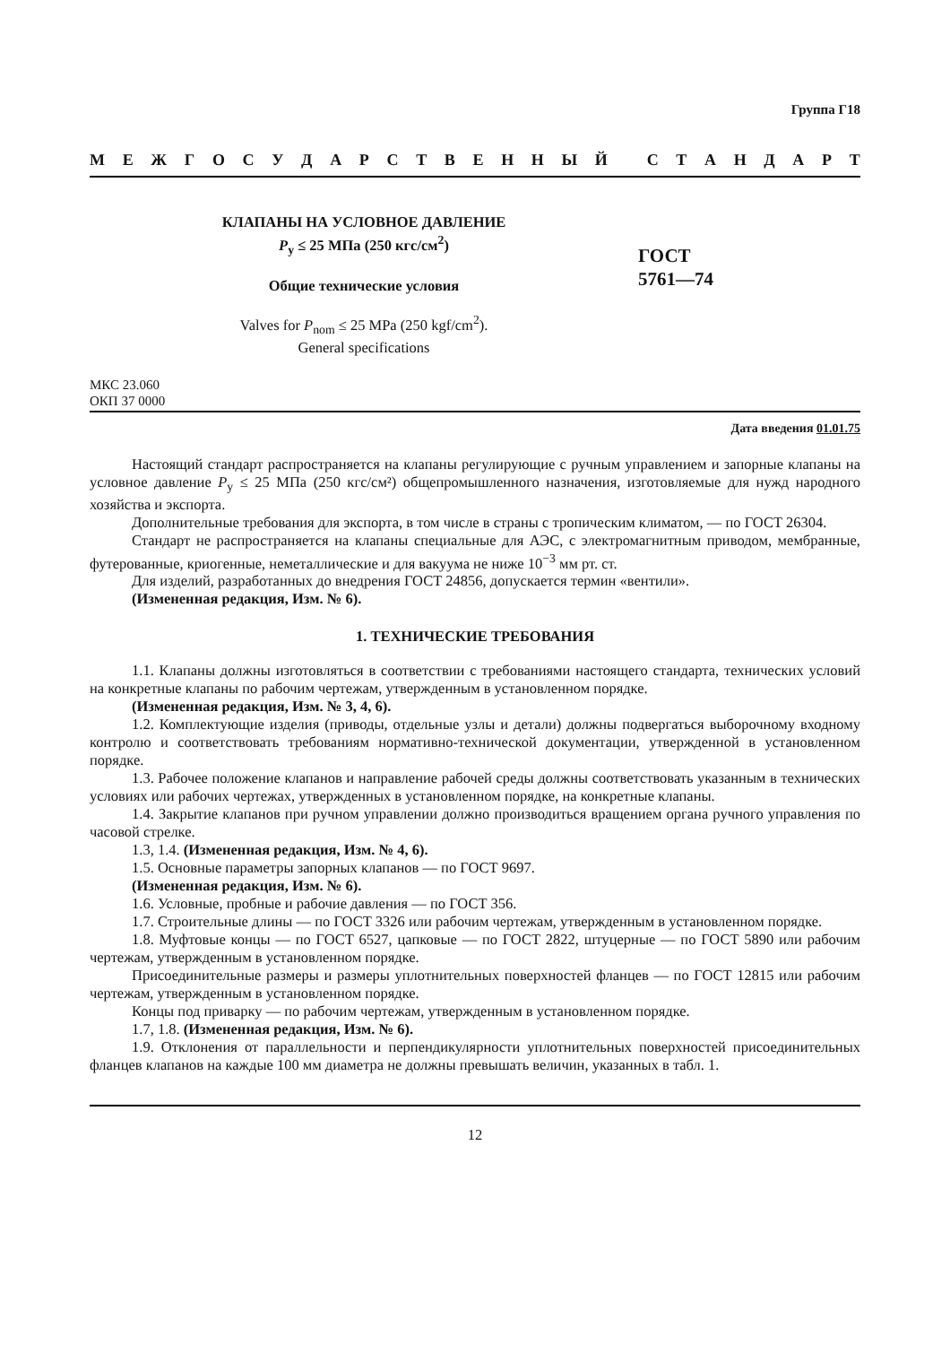Группа Г18
МЕЖГОСУДАРСТВЕННЫЙ СТАНДАРТ
КЛАПАНЫ НА УСЛОВНОЕ ДАВЛЕНИЕ
P<sub>у</sub> ≤ 25 МПа (250 кгс/см<sup>2</sup>)
Общие технические условия
Valves for P<sub>nom</sub> ≤ 25 MPa (250 kgf/cm<sup>2</sup>).
General specifications
ГОСТ
5761—74
МКС 23.060
ОКП 37 0000
Дата введения 01.01.75
Настоящий стандарт распространяется на клапаны регулирующие с ручным управлением и запорные клапаны на условное давление P<sub>у</sub> ≤ 25 МПа (250 кгс/см²) общепромышленного назначения, изготовляемые для нужд народного хозяйства и экспорта.
Дополнительные требования для экспорта, в том числе в страны с тропическим климатом, — по ГОСТ 26304.
Стандарт не распространяется на клапаны специальные для АЭС, с электромагнитным приводом, мембранные, футерованные, криогенные, неметаллические и для вакуума не ниже 10<sup>−3</sup> мм рт. ст.
Для изделий, разработанных до внедрения ГОСТ 24856, допускается термин «вентили».
(Измененная редакция, Изм. № 6).
1. ТЕХНИЧЕСКИЕ ТРЕБОВАНИЯ
1.1. Клапаны должны изготовляться в соответствии с требованиями настоящего стандарта, технических условий на конкретные клапаны по рабочим чертежам, утвержденным в установленном порядке.
(Измененная редакция, Изм. № 3, 4, 6).
1.2. Комплектующие изделия (приводы, отдельные узлы и детали) должны подвергаться выборочному входному контролю и соответствовать требованиям нормативно-технической документации, утвержденной в установленном порядке.
1.3. Рабочее положение клапанов и направление рабочей среды должны соответствовать указанным в технических условиях или рабочих чертежах, утвержденных в установленном порядке, на конкретные клапаны.
1.4. Закрытие клапанов при ручном управлении должно производиться вращением органа ручного управления по часовой стрелке.
1.3, 1.4. (Измененная редакция, Изм. № 4, 6).
1.5. Основные параметры запорных клапанов — по ГОСТ 9697.
(Измененная редакция, Изм. № 6).
1.6. Условные, пробные и рабочие давления — по ГОСТ 356.
1.7. Строительные длины — по ГОСТ 3326 или рабочим чертежам, утвержденным в установленном порядке.
1.8. Муфтовые концы — по ГОСТ 6527, цапковые — по ГОСТ 2822, штуцерные — по ГОСТ 5890 или рабочим чертежам, утвержденным в установленном порядке.
Присоединительные размеры и размеры уплотнительных поверхностей фланцев — по ГОСТ 12815 или рабочим чертежам, утвержденным в установленном порядке.
Концы под приварку — по рабочим чертежам, утвержденным в установленном порядке.
1.7, 1.8. (Измененная редакция, Изм. № 6).
1.9. Отклонения от параллельности и перпендикулярности уплотнительных поверхностей присоединительных фланцев клапанов на каждые 100 мм диаметра не должны превышать величин, указанных в табл. 1.
12